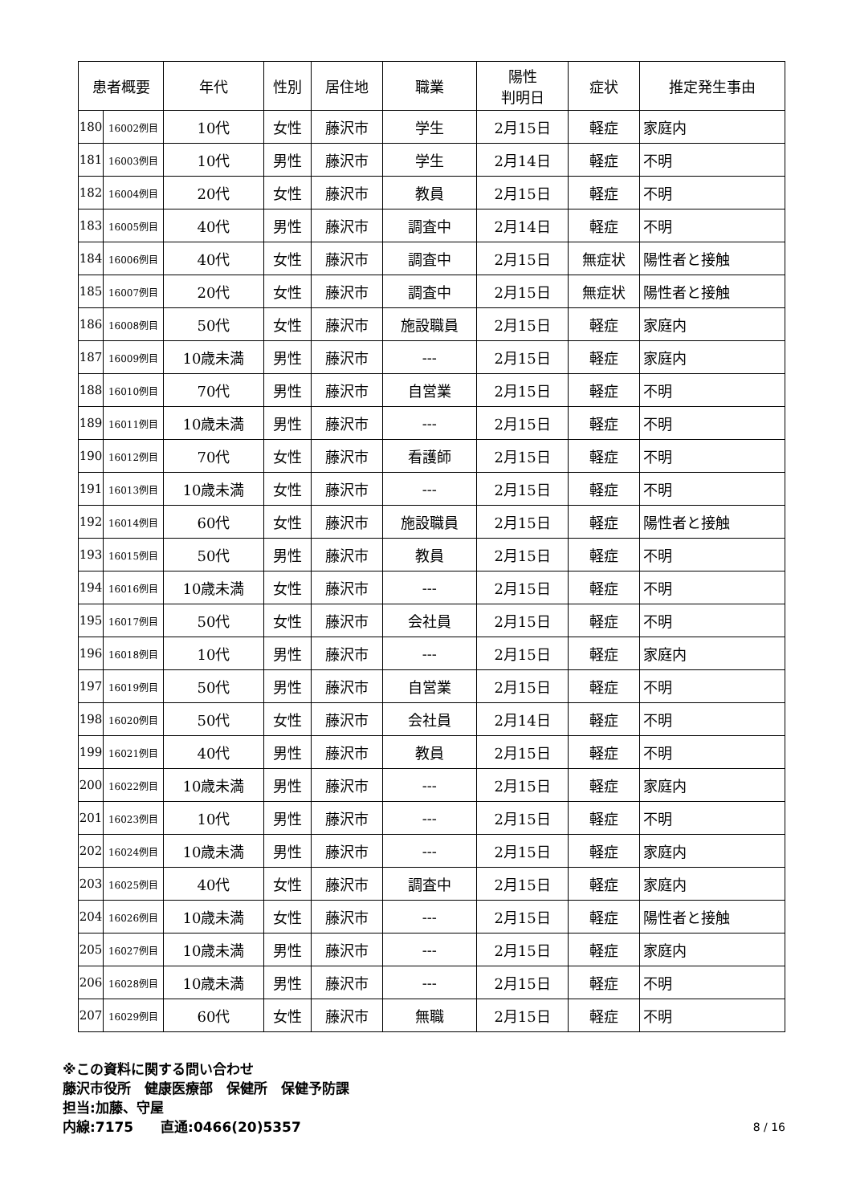| 患者概要 | | 年代 | 性別 | 居住地 | 職業 | 陽性 判明日 | 症状 | 推定発生事由 |
| --- | --- | --- | --- | --- | --- | --- | --- | --- |
| 180 | 16002例目 | 10代 | 女性 | 藤沢市 | 学生 | 2月15日 | 軽症 | 家庭内 |
| 181 | 16003例目 | 10代 | 男性 | 藤沢市 | 学生 | 2月14日 | 軽症 | 不明 |
| 182 | 16004例目 | 20代 | 女性 | 藤沢市 | 教員 | 2月15日 | 軽症 | 不明 |
| 183 | 16005例目 | 40代 | 男性 | 藤沢市 | 調査中 | 2月14日 | 軽症 | 不明 |
| 184 | 16006例目 | 40代 | 女性 | 藤沢市 | 調査中 | 2月15日 | 無症状 | 陽性者と接触 |
| 185 | 16007例目 | 20代 | 女性 | 藤沢市 | 調査中 | 2月15日 | 無症状 | 陽性者と接触 |
| 186 | 16008例目 | 50代 | 女性 | 藤沢市 | 施設職員 | 2月15日 | 軽症 | 家庭内 |
| 187 | 16009例目 | 10歳未満 | 男性 | 藤沢市 | --- | 2月15日 | 軽症 | 家庭内 |
| 188 | 16010例目 | 70代 | 男性 | 藤沢市 | 自営業 | 2月15日 | 軽症 | 不明 |
| 189 | 16011例目 | 10歳未満 | 男性 | 藤沢市 | --- | 2月15日 | 軽症 | 不明 |
| 190 | 16012例目 | 70代 | 女性 | 藤沢市 | 看護師 | 2月15日 | 軽症 | 不明 |
| 191 | 16013例目 | 10歳未満 | 女性 | 藤沢市 | --- | 2月15日 | 軽症 | 不明 |
| 192 | 16014例目 | 60代 | 女性 | 藤沢市 | 施設職員 | 2月15日 | 軽症 | 陽性者と接触 |
| 193 | 16015例目 | 50代 | 男性 | 藤沢市 | 教員 | 2月15日 | 軽症 | 不明 |
| 194 | 16016例目 | 10歳未満 | 女性 | 藤沢市 | --- | 2月15日 | 軽症 | 不明 |
| 195 | 16017例目 | 50代 | 女性 | 藤沢市 | 会社員 | 2月15日 | 軽症 | 不明 |
| 196 | 16018例目 | 10代 | 男性 | 藤沢市 | --- | 2月15日 | 軽症 | 家庭内 |
| 197 | 16019例目 | 50代 | 男性 | 藤沢市 | 自営業 | 2月15日 | 軽症 | 不明 |
| 198 | 16020例目 | 50代 | 女性 | 藤沢市 | 会社員 | 2月14日 | 軽症 | 不明 |
| 199 | 16021例目 | 40代 | 男性 | 藤沢市 | 教員 | 2月15日 | 軽症 | 不明 |
| 200 | 16022例目 | 10歳未満 | 男性 | 藤沢市 | --- | 2月15日 | 軽症 | 家庭内 |
| 201 | 16023例目 | 10代 | 男性 | 藤沢市 | --- | 2月15日 | 軽症 | 不明 |
| 202 | 16024例目 | 10歳未満 | 男性 | 藤沢市 | --- | 2月15日 | 軽症 | 家庭内 |
| 203 | 16025例目 | 40代 | 女性 | 藤沢市 | 調査中 | 2月15日 | 軽症 | 家庭内 |
| 204 | 16026例目 | 10歳未満 | 女性 | 藤沢市 | --- | 2月15日 | 軽症 | 陽性者と接触 |
| 205 | 16027例目 | 10歳未満 | 男性 | 藤沢市 | --- | 2月15日 | 軽症 | 家庭内 |
| 206 | 16028例目 | 10歳未満 | 男性 | 藤沢市 | --- | 2月15日 | 軽症 | 不明 |
| 207 | 16029例目 | 60代 | 女性 | 藤沢市 | 無職 | 2月15日 | 軽症 | 不明 |
※この資料に関する問い合わせ
藤沢市役所　健康医療部　保健所　保健予防課
担当:加藤、守屋
内線:7175　　直通:0466(20)5357 8 / 16